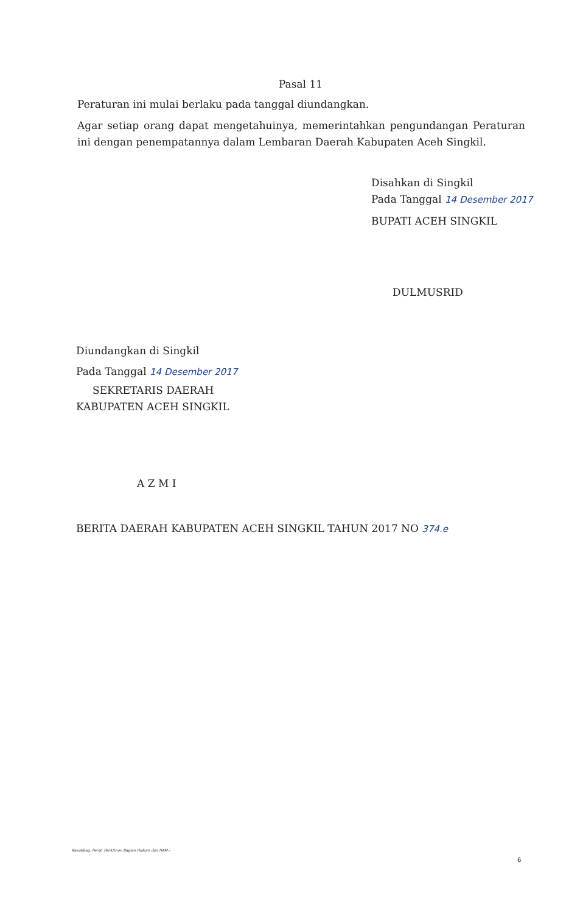Pasal 11
Peraturan ini mulai berlaku pada tanggal diundangkan.
Agar setiap orang dapat mengetahuinya, memerintahkan pengundangan Peraturan ini dengan penempatannya dalam Lembaran Daerah Kabupaten Aceh Singkil.
Disahkan di Singkil
Pada Tanggal 14 Desember 2017
BUPATI ACEH SINGKIL
DULMUSRID
Diundangkan di Singkil
Pada Tanggal 14 Desember 2017
SEKRETARIS DAERAH
KABUPATEN ACEH SINGKIL
A Z M I
BERITA DAERAH KABUPATEN ACEH SINGKIL TAHUN 2017 NO 374.e
Kasubbag. Perat. Per-UU-an Bagian Hukum dan HAM.-
6